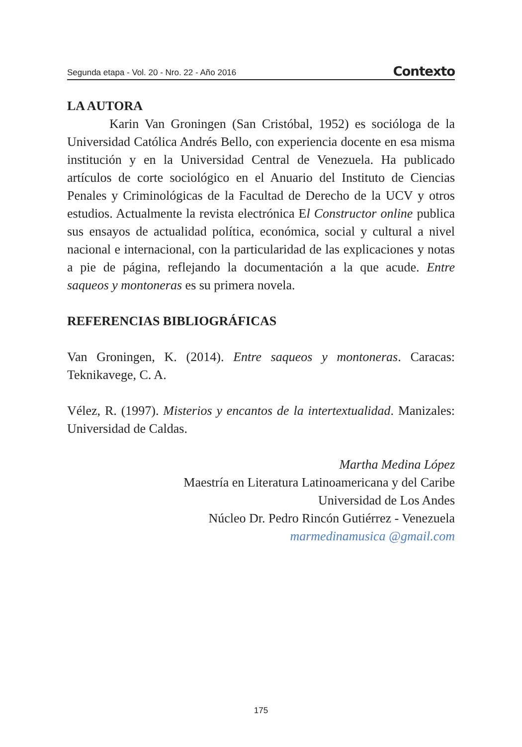Segunda etapa - Vol. 20 - Nro. 22 - Año 2016 Contexto
LA AUTORA
Karin Van Groningen (San Cristóbal, 1952) es socióloga de la Universidad Católica Andrés Bello, con experiencia docente en esa misma institución y en la Universidad Central de Venezuela. Ha publicado artículos de corte sociológico en el Anuario del Instituto de Ciencias Penales y Criminológicas de la Facultad de Derecho de la UCV y otros estudios. Actualmente la revista electrónica El Constructor online publica sus ensayos de actualidad política, económica, social y cultural a nivel nacional e internacional, con la particularidad de las explicaciones y notas a pie de página, reflejando la documentación a la que acude. Entre saqueos y montoneras es su primera novela.
REFERENCIAS BIBLIOGRÁFICAS
Van Groningen, K. (2014). Entre saqueos y montoneras. Caracas: Teknikavege, C. A.
Vélez, R. (1997). Misterios y encantos de la intertextualidad. Manizales: Universidad de Caldas.
Martha Medina López
Maestría en Literatura Latinoamericana y del Caribe
Universidad de Los Andes
Núcleo Dr. Pedro Rincón Gutiérrez - Venezuela
marmedinamusica @gmail.com
175